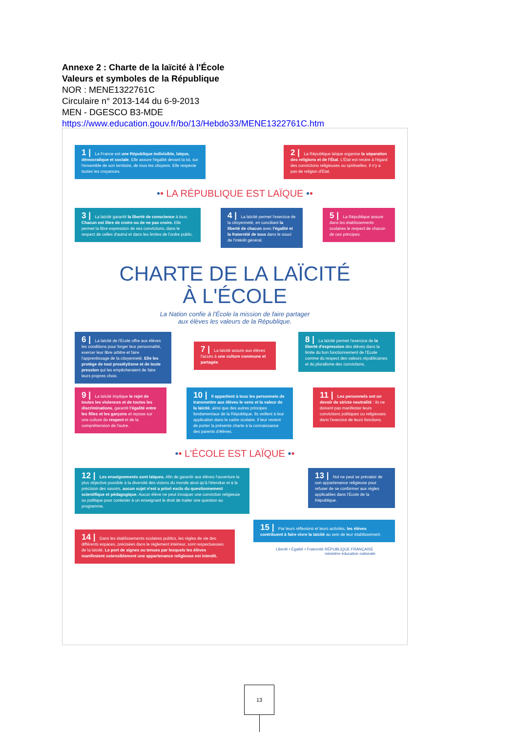Annexe 2 : Charte de la laïcité à l'École
Valeurs et symboles de la République
NOR : MENE1322761C
Circulaire n° 2013-144 du 6-9-2013
MEN - DGESCO B3-MDE
https://www.education.gouv.fr/bo/13/Hebdo33/MENE1322761C.htm
1 | La France est une République indivisible, laïque, démocratique et sociale. Elle assure l'égalité devant la loi, sur l'ensemble de son territoire, de tous les citoyens. Elle respecte toutes les croyances.
2 | La République laïque organise la séparation des religions et de l'État. L'État est neutre à l'égard des convictions religieuses ou spirituelles. Il n'y a pas de religion d'État.
•• LA RÉPUBLIQUE EST LAÏQUE ••
3 | La laïcité garantit la liberté de conscience à tous. Chacun est libre de croire ou de ne pas croire. Elle permet la libre expression de ses convictions, dans le respect de celles d'autrui et dans les limites de l'ordre public.
4 | La laïcité permet l'exercice de la citoyenneté, en conciliant la liberté de chacun avec l'égalité et la fraternité de tous dans le souci de l'intérêt général.
5 | La République assure dans les établissements scolaires le respect de chacun de ces principes.
CHARTE DE LA LAÏCITÉ
À L'ÉCOLE
La Nation confie à l'École la mission de faire partager
aux élèves les valeurs de la République.
6 | La laïcité de l'École offre aux élèves les conditions pour forger leur personnalité, exercer leur libre arbitre et faire l'apprentissage de la citoyenneté. Elle les protège de tout prosélytisme et de toute pression qui les empêcheraient de faire leurs propres choix.
7 | La laïcité assure aux élèves l'accès à une culture commune et partagée.
8 | La laïcité permet l'exercice de la liberté d'expression des élèves dans la limite du bon fonctionnement de l'École comme du respect des valeurs républicaines et du pluralisme des convictions.
9 | La laïcité implique le rejet de toutes les violences et de toutes les discriminations, garantit l'égalité entre les filles et les garçons et repose sur une culture du respect et de la compréhension de l'autre.
10 | Il appartient à tous les personnels de transmettre aux élèves le sens et la valeur de la laïcité, ainsi que des autres principes fondamentaux de la République. Ils veillent à leur application dans le cadre scolaire. Il leur revient de porter la présente charte à la connaissance des parents d'élèves.
11 | Les personnels ont un devoir de stricte neutralité : ils ne doivent pas manifester leurs convictions politiques ou religieuses dans l'exercice de leurs fonctions.
•• L'ÉCOLE EST LAÏQUE ••
12 | Les enseignements sont laïques. Afin de garantir aux élèves l'ouverture la plus objective possible à la diversité des visions du monde ainsi qu'à l'étendue et à la précision des savoirs, aucun sujet n'est a priori exclu du questionnement scientifique et pédagogique. Aucun élève ne peut invoquer une conviction religieuse ou politique pour contester à un enseignant le droit de traiter une question au programme.
13 | Nul ne peut se prévaloir de son appartenance religieuse pour refuser de se conformer aux règles applicables dans l'École de la République.
14 | Dans les établissements scolaires publics, les règles de vie des différents espaces, précisées dans le règlement intérieur, sont respectueuses de la laïcité. Le port de signes ou tenues par lesquels les élèves manifestent ostensiblement une appartenance religieuse est interdit.
15 | Par leurs réflexions et leurs activités, les élèves contribuent à faire vivre la laïcité au sein de leur établissement.
Liberté • Égalité • Fraternité RÉPUBLIQUE FRANÇAISE ministère éducation nationale
13